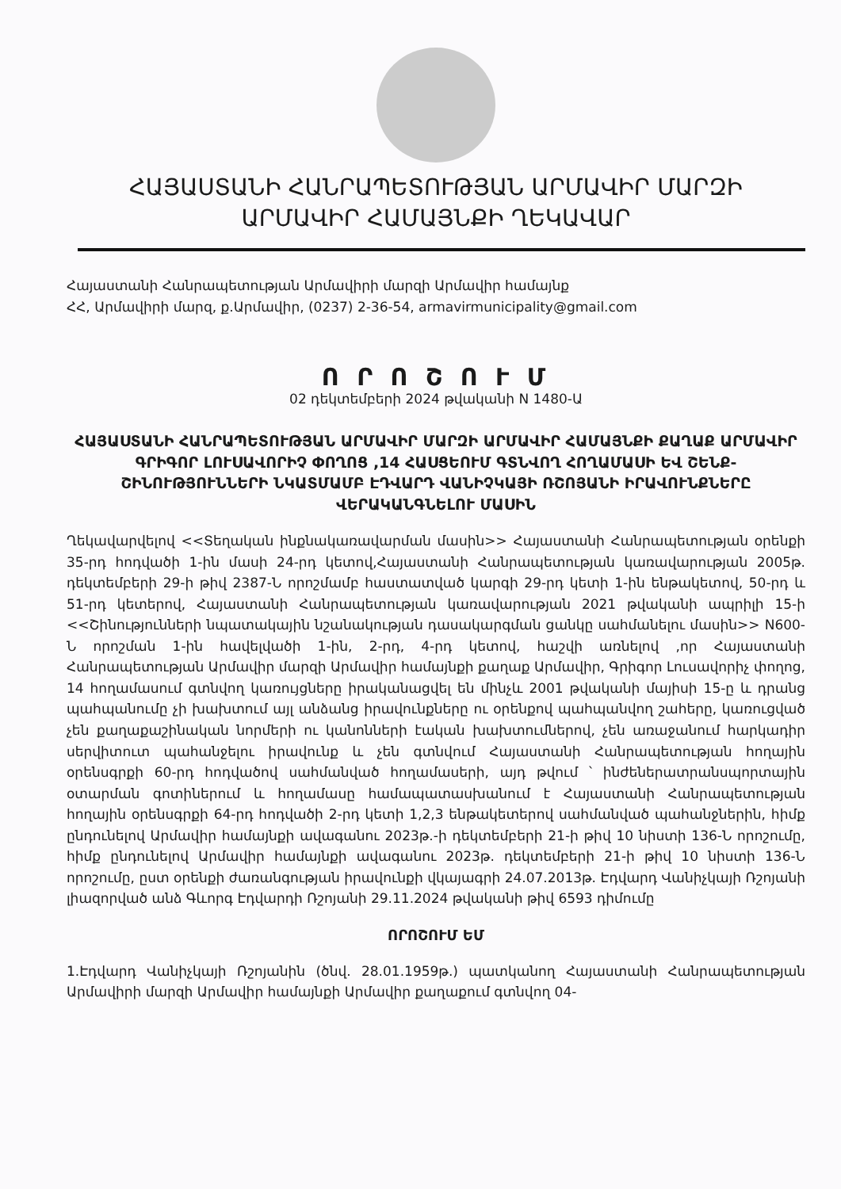ՀԱՅԱՍՏԱՆԻ ՀԱՆՐԱՊԵՏՈՒԹՅԱՆ ԱՐՄԱՎԻՐ ՄԱՐԶԻ
ԱՐՄԱՎԻՐ ՀԱՄԱՅՆՔԻ ՂԵԿԱՎԱՐ
Հայաստանի Հանրապետության Արմավիրի մարզի Արմավիր համայնք
ՀՀ, Արմավիրի մարզ, ք.Արմավիր, (0237) 2-36-54, armavirmunicipality@gmail.com
Ո Ր Ո Շ Ո Ւ Մ
02 դեկտեմբերի 2024 թվականի N 1480-Ա
ՀԱՅԱՍՏԱՆԻ ՀԱՆՐԱՊԵՏՈՒԹՅԱՆ ԱՐՄԱՎԻՐ ՄԱՐԶԻ ԱՐՄԱՎԻՐ ՀԱՄԱՅՆՔԻ ՔԱՂԱՔ ԱՐՄԱՎԻՐ ԳՐԻԳՈՐ ԼՈՒՍԱՎՈՐԻՉ ՓՈՂՈՑ ,14 ՀԱՍՑԵՈՒՄ ԳՏՆՎՈՂ ՀՈՂԱՄԱՍԻ ԵՎ ՇԵՆՔ-ՇԻՆՈՒԹՅՈՒՆՆԵՐԻ ՆԿԱՏՄԱՄԲ ԷԴՎԱՐԴ ՎԱՆԻՉԿԱՅԻ ՌՇՈՅԱՆԻ ԻՐԱՎՈՒՆՔՆԵՐԸ ՎԵՐԱԿԱՆԳՆԵԼՈՒ ՄԱՍԻՆ
Ղեկավարվելով <<Տեղական ինքնակառավարման մասին>> Հայաստանի Հանրապետության օրենքի 35-րդ հոդվածի 1-ին մասի 24-րդ կետով,Հայաստանի Հանրապետության կառավարության 2005թ. դեկտեմբերի 29-ի թիվ 2387-Ն որոշմամբ հաստատված կարգի 29-րդ կետի 1-ին ենթակետով, 50-րդ և 51-րդ կետերով, Հայաստանի Հանրապետության կառավարության 2021 թվականի ապրիլի 15-ի <<Շինությունների նպատակային նշանակության դասակարգման ցանկը սահմանելու մասին>> N600-Ն որոշման 1-ին հավելվածի 1-ին, 2-րդ, 4-րդ կետով, հաշվի առնելով ,որ Հայաստանի Հանրապետության Արմավիր մարզի Արմավիր համայնքի քաղաք Արմավիր, Գրիգոր Լուսավորիչ փողոց, 14 հողամասում գտնվող կառույցները իրականացվել են մինչև 2001 թվականի մայիսի 15-ը և դրանց պահպանումը չի խախտում այլ անձանց իրավունքները ու օրենքով պահպանվող շահերը, կառուցված չեն քաղաքաշինական նորմերի ու կանոնների էական խախտումներով, չեն առաջանում հարկադիր սերվիտուտ պահանջելու իրավունք և չեն գտնվում Հայաստանի Հանրապետության հողային օրենսգրքի 60-րդ հոդվածով սահմանված հողամասերի, այդ թվում ՝ ինժեներատրանսպորտային օտարման գոտիներում և հողամասը համապատասխանում է Հայաստանի Հանրապետության հողային օրենսգրքի 64-րդ հոդվածի 2-րդ կետի 1,2,3 ենթակետերով սահմանված պահանջներին, հիմք ընդունելով Արմավիր համայնքի ավագանու 2023թ.-ի դեկտեմբերի 21-ի թիվ 10 նիստի 136-Ն որոշումը, հիմք ընդունելով Արմավիր համայնքի ավագանու 2023թ. դեկտեմբերի 21-ի թիվ 10 նիստի 136-Ն որոշումը, ըստ օրենքի ժառանգության իրավունքի վկայագրի 24.07.2013թ. Էդվարդ Վանիչկայի Ռշոյանի լիազորված անձ Գևորգ Էդվարդի Ռշոյանի 29.11.2024 թվականի թիվ 6593 դիմումը
ՈՐՈՇՈՒՄ ԵՄ
1.Էդվարդ Վանիչկայի Ռշոյանին (ծնվ. 28.01.1959թ.) պատկանող Հայաստանի Հանրապետության Արմավիրի մարզի Արմավիր համայնքի Արմավիր քաղաքում գտնվող 04-